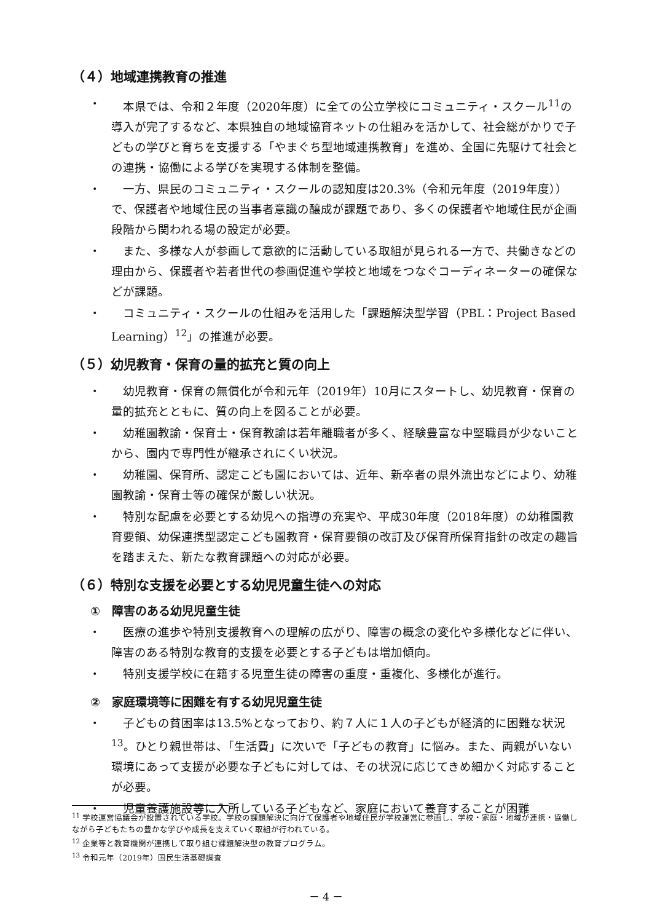（４）地域連携教育の推進
・　本県では、令和２年度（2020年度）に全ての公立学校にコミュニティ・スクール<sup>11</sup>の導入が完了するなど、本県独自の地域協育ネットの仕組みを活かして、社会総がかりで子どもの学びと育ちを支援する「やまぐち型地域連携教育」を進め、全国に先駆けて社会との連携・協働による学びを実現する体制を整備。
・　一方、県民のコミュニティ・スクールの認知度は20.3%（令和元年度（2019年度））で、保護者や地域住民の当事者意識の醸成が課題であり、多くの保護者や地域住民が企画段階から関われる場の設定が必要。
・　また、多様な人が参画して意欲的に活動している取組が見られる一方で、共働きなどの理由から、保護者や若者世代の参画促進や学校と地域をつなぐコーディネーターの確保などが課題。
・　コミュニティ・スクールの仕組みを活用した「課題解決型学習（PBL：Project Based Learning）<sup>12</sup>」の推進が必要。
（５）幼児教育・保育の量的拡充と質の向上
・　幼児教育・保育の無償化が令和元年（2019年）10月にスタートし、幼児教育・保育の量的拡充とともに、質の向上を図ることが必要。
・　幼稚園教諭・保育士・保育教諭は若年離職者が多く、経験豊富な中堅職員が少ないことから、園内で専門性が継承されにくい状況。
・　幼稚園、保育所、認定こども園においては、近年、新卒者の県外流出などにより、幼稚園教諭・保育士等の確保が厳しい状況。
・　特別な配慮を必要とする幼児への指導の充実や、平成30年度（2018年度）の幼稚園教育要領、幼保連携型認定こども園教育・保育要領の改訂及び保育所保育指針の改定の趣旨を踏まえた、新たな教育課題への対応が必要。
（６）特別な支援を必要とする幼児児童生徒への対応
①　障害のある幼児児童生徒
・　医療の進歩や特別支援教育への理解の広がり、障害の概念の変化や多様化などに伴い、障害のある特別な教育的支援を必要とする子どもは増加傾向。
・　特別支援学校に在籍する児童生徒の障害の重度・重複化、多様化が進行。
②　家庭環境等に困難を有する幼児児童生徒
・　子どもの貧困率は13.5%となっており、約７人に１人の子どもが経済的に困難な状況<sup>13</sup>。ひとり親世帯は、「生活費」に次いで「子どもの教育」に悩み。また、両親がいない環境にあって支援が必要な子どもに対しては、その状況に応じてきめ細かく対応することが必要。
・　児童養護施設等に入所している子どもなど、家庭において養育することが困難
<sup>11</sup> 学校運営協議会が設置されている学校。学校の課題解決に向けて保護者や地域住民が学校運営に参画し、学校・家庭・地域が連携・協働しながら子どもたちの豊かな学びや成長を支えていく取組が行われている。
<sup>12</sup> 企業等と教育機関が連携して取り組む課題解決型の教育プログラム。
<sup>13</sup> 令和元年（2019年）国民生活基礎調査
－ 4 －